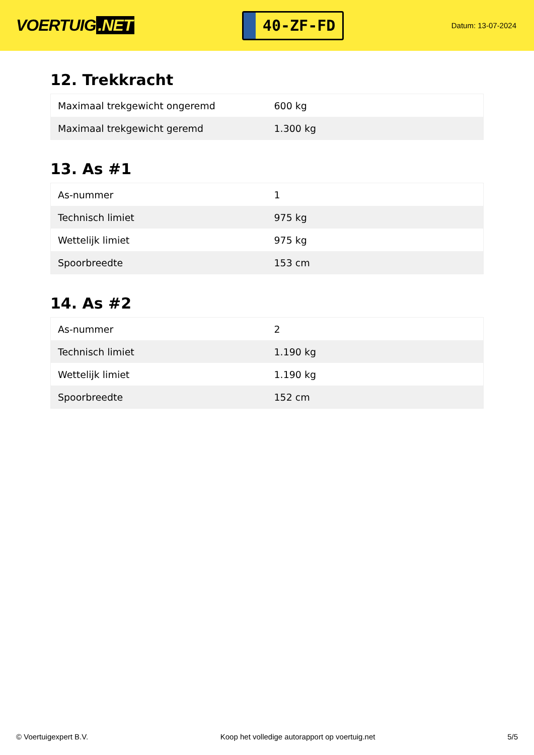VOERTUIG.NET
40-ZF-FD
Datum: 13-07-2024
12. Trekkracht
| Maximaal trekgewicht ongeremd | 600 kg |
| Maximaal trekgewicht geremd | 1.300 kg |
13. As #1
| As-nummer | 1 |
| Technisch limiet | 975 kg |
| Wettelijk limiet | 975 kg |
| Spoorbreedte | 153 cm |
14. As #2
| As-nummer | 2 |
| Technisch limiet | 1.190 kg |
| Wettelijk limiet | 1.190 kg |
| Spoorbreedte | 152 cm |
© Voertuigexpert B.V. Koop het volledige autorapport op voertuig.net 5/5